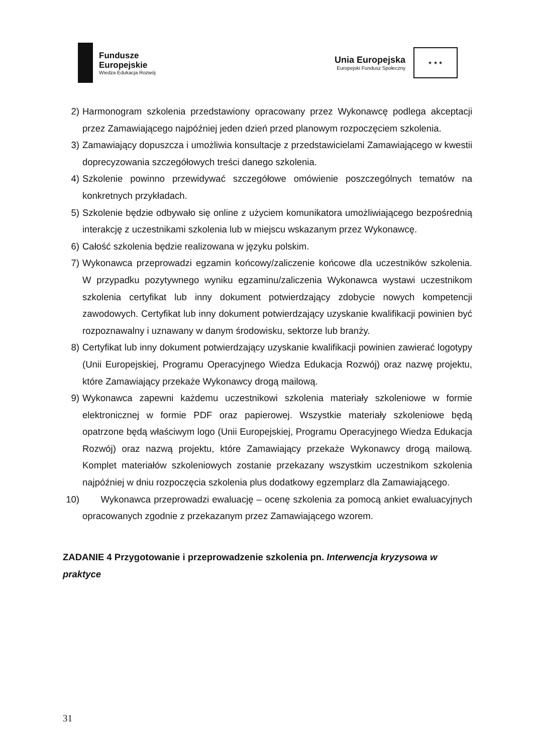Fundusze
Europejskie
Wiedza Edukacja Rozwój
Unia Europejska
Europejski Fundusz Społeczny
★ ★ ★
2) Harmonogram szkolenia przedstawiony opracowany przez Wykonawcę podlega akceptacji przez Zamawiającego najpóźniej jeden dzień przed planowym rozpoczęciem szkolenia.
3) Zamawiający dopuszcza i umożliwia konsultacje z przedstawicielami Zamawiającego w kwestii doprecyzowania szczegółowych treści danego szkolenia.
4) Szkolenie powinno przewidywać szczegółowe omówienie poszczególnych tematów na konkretnych przykładach.
5) Szkolenie będzie odbywało się online z użyciem komunikatora umożliwiającego bezpośrednią interakcję z uczestnikami szkolenia lub w miejscu wskazanym przez Wykonawcę.
6) Całość szkolenia będzie realizowana w języku polskim.
7) Wykonawca przeprowadzi egzamin końcowy/zaliczenie końcowe dla uczestników szkolenia. W przypadku pozytywnego wyniku egzaminu/zaliczenia Wykonawca wystawi uczestnikom szkolenia certyfikat lub inny dokument potwierdzający zdobycie nowych kompetencji zawodowych. Certyfikat lub inny dokument potwierdzający uzyskanie kwalifikacji powinien być rozpoznawalny i uznawany w danym środowisku, sektorze lub branży.
8) Certyfikat lub inny dokument potwierdzający uzyskanie kwalifikacji powinien zawierać logotypy (Unii Europejskiej, Programu Operacyjnego Wiedza Edukacja Rozwój) oraz nazwę projektu, które Zamawiający przekaże Wykonawcy drogą mailową.
9) Wykonawca zapewni każdemu uczestnikowi szkolenia materiały szkoleniowe w formie elektronicznej w formie PDF oraz papierowej. Wszystkie materiały szkoleniowe będą opatrzone będą właściwym logo (Unii Europejskiej, Programu Operacyjnego Wiedza Edukacja Rozwój) oraz nazwą projektu, które Zamawiający przekaże Wykonawcy drogą mailową. Komplet materiałów szkoleniowych zostanie przekazany wszystkim uczestnikom szkolenia najpóźniej w dniu rozpoczęcia szkolenia plus dodatkowy egzemplarz dla Zamawiającego.
10)
Wykonawca przeprowadzi ewaluację – ocenę szkolenia za pomocą ankiet ewaluacyjnych opracowanych zgodnie z przekazanym przez Zamawiającego wzorem.
ZADANIE 4 Przygotowanie i przeprowadzenie szkolenia pn. Interwencja kryzysowa w praktyce
31